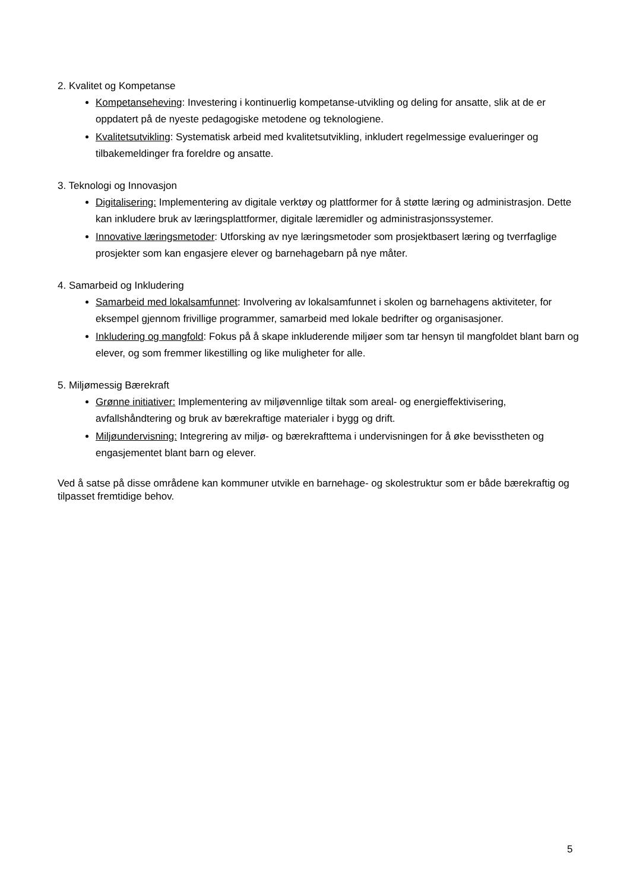2. Kvalitet og Kompetanse
Kompetanseheving: Investering i kontinuerlig kompetanse-utvikling og deling for ansatte, slik at de er oppdatert på de nyeste pedagogiske metodene og teknologiene.
Kvalitetsutvikling: Systematisk arbeid med kvalitetsutvikling, inkludert regelmessige evalueringer og tilbakemeldinger fra foreldre og ansatte.
3. Teknologi og Innovasjon
Digitalisering: Implementering av digitale verktøy og plattformer for å støtte læring og administrasjon. Dette kan inkludere bruk av læringsplattformer, digitale læremidler og administrasjonssystemer.
Innovative læringsmetoder: Utforsking av nye læringsmetoder som prosjektbasert læring og tverrfaglige prosjekter som kan engasjere elever og barnehagebarn på nye måter.
4. Samarbeid og Inkludering
Samarbeid med lokalsamfunnet: Involvering av lokalsamfunnet i skolen og barnehagens aktiviteter, for eksempel gjennom frivillige programmer, samarbeid med lokale bedrifter og organisasjoner.
Inkludering og mangfold: Fokus på å skape inkluderende miljøer som tar hensyn til mangfoldet blant barn og elever, og som fremmer likestilling og like muligheter for alle.
5. Miljømessig Bærekraft
Grønne initiativer: Implementering av miljøvennlige tiltak som areal- og energieffektivisering, avfallshåndtering og bruk av bærekraftige materialer i bygg og drift.
Miljøundervisning: Integrering av miljø- og bærekrafttema i undervisningen for å øke bevisstheten og engasjementet blant barn og elever.
Ved å satse på disse områdene kan kommuner utvikle en barnehage- og skolestruktur som er både bærekraftig og tilpasset fremtidige behov.
5